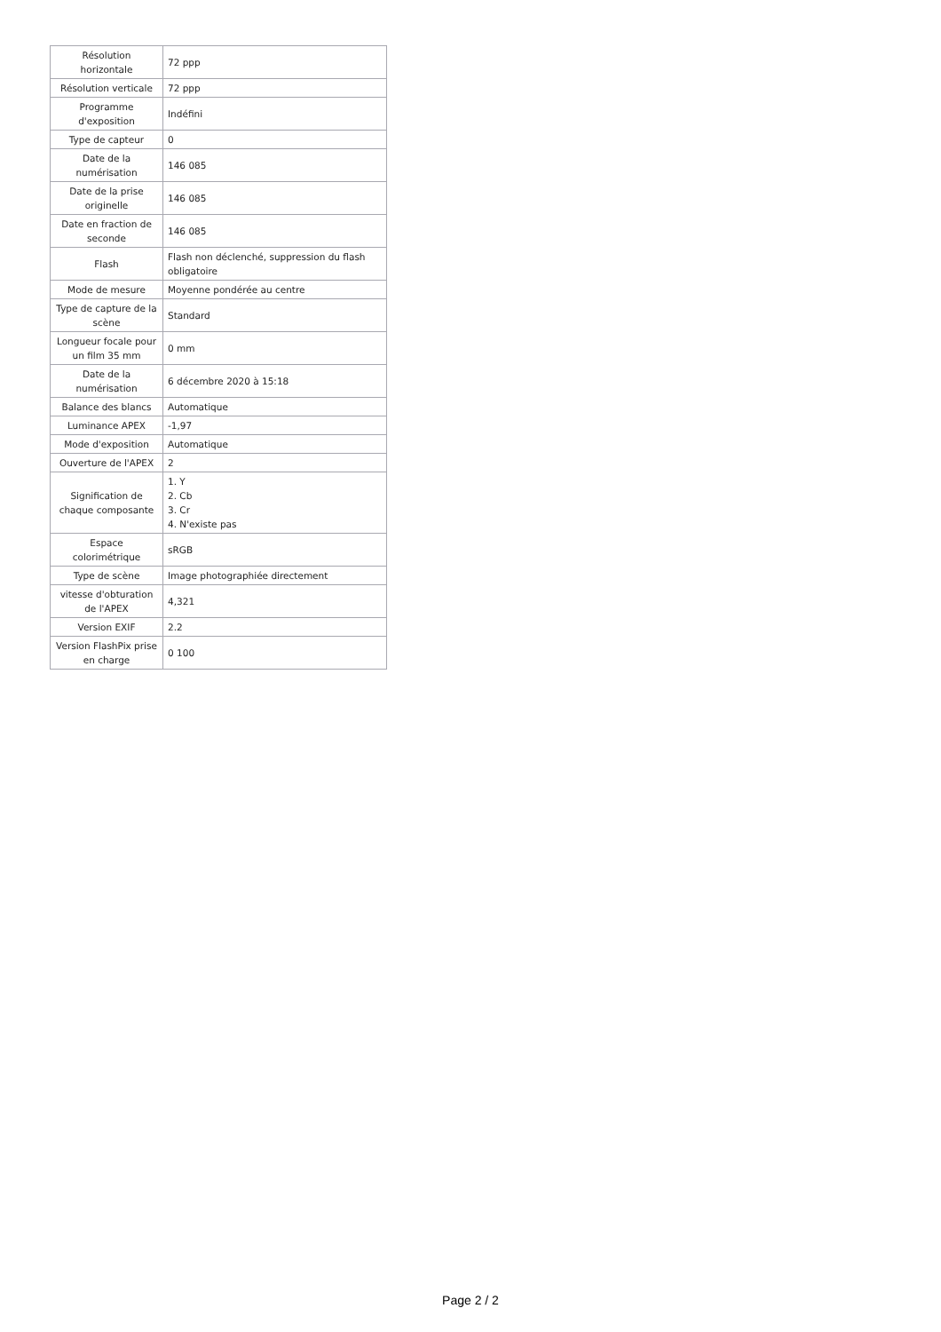| Résolution horizontale | 72 ppp |
| Résolution verticale | 72 ppp |
| Programme d'exposition | Indéfini |
| Type de capteur | 0 |
| Date de la numérisation | 146 085 |
| Date de la prise originelle | 146 085 |
| Date en fraction de seconde | 146 085 |
| Flash | Flash non déclenché, suppression du flash obligatoire |
| Mode de mesure | Moyenne pondérée au centre |
| Type de capture de la scène | Standard |
| Longueur focale pour un film 35 mm | 0 mm |
| Date de la numérisation | 6 décembre 2020 à 15:18 |
| Balance des blancs | Automatique |
| Luminance APEX | -1,97 |
| Mode d'exposition | Automatique |
| Ouverture de l'APEX | 2 |
| Signification de chaque composante | 1. Y 2. Cb 3. Cr 4. N'existe pas |
| Espace colorimétrique | sRGB |
| Type de scène | Image photographiée directement |
| vitesse d'obturation de l'APEX | 4,321 |
| Version EXIF | 2.2 |
| Version FlashPix prise en charge | 0 100 |
Page 2 / 2